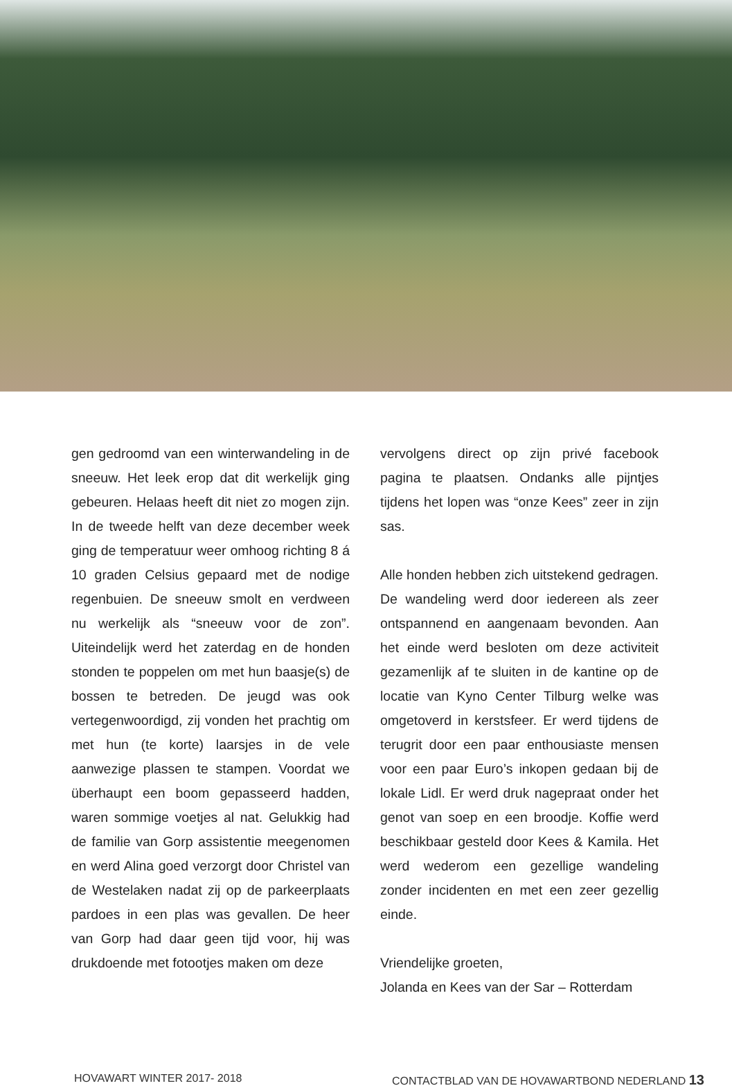gen gedroomd van een winterwandeling in de sneeuw. Het leek erop dat dit werkelijk ging gebeuren. Helaas heeft dit niet zo mogen zijn. In de tweede helft van deze december week ging de temperatuur weer omhoog richting 8 á 10 graden Celsius gepaard met de nodige regenbuien. De sneeuw smolt en verdween nu werkelijk als “sneeuw voor de zon”. Uiteindelijk werd het zaterdag en de honden stonden te poppelen om met hun baasje(s) de bossen te betreden. De jeugd was ook vertegenwoordigd, zij vonden het prachtig om met hun (te korte) laarsjes in de vele aanwezige plassen te stampen. Voordat we überhaupt een boom gepasseerd hadden, waren sommige voetjes al nat. Gelukkig had de familie van Gorp assistentie meegenomen en werd Alina goed verzorgt door Christel van de Westelaken nadat zij op de parkeerplaats pardoes in een plas was gevallen. De heer van Gorp had daar geen tijd voor, hij was drukdoende met fotootjes maken om deze
vervolgens direct op zijn privé facebook pagina te plaatsen. Ondanks alle pijntjes tijdens het lopen was “onze Kees” zeer in zijn sas.
Alle honden hebben zich uitstekend gedragen. De wandeling werd door iedereen als zeer ontspannend en aangenaam bevonden. Aan het einde werd besloten om deze activiteit gezamenlijk af te sluiten in de kantine op de locatie van Kyno Center Tilburg welke was omgetoverd in kerstsfeer. Er werd tijdens de terugrit door een paar enthousiaste mensen voor een paar Euro’s inkopen gedaan bij de lokale Lidl. Er werd druk nagepraat onder het genot van soep en een broodje. Koffie werd beschikbaar gesteld door Kees & Kamila. Het werd wederom een gezellige wandeling zonder incidenten en met een zeer gezellig einde.
Vriendelijke groeten,
Jolanda en Kees van der Sar – Rotterdam
HOVAWART WINTER 2017- 2018 CONTACTBLAD VAN DE HOVAWARTBOND NEDERLAND 13